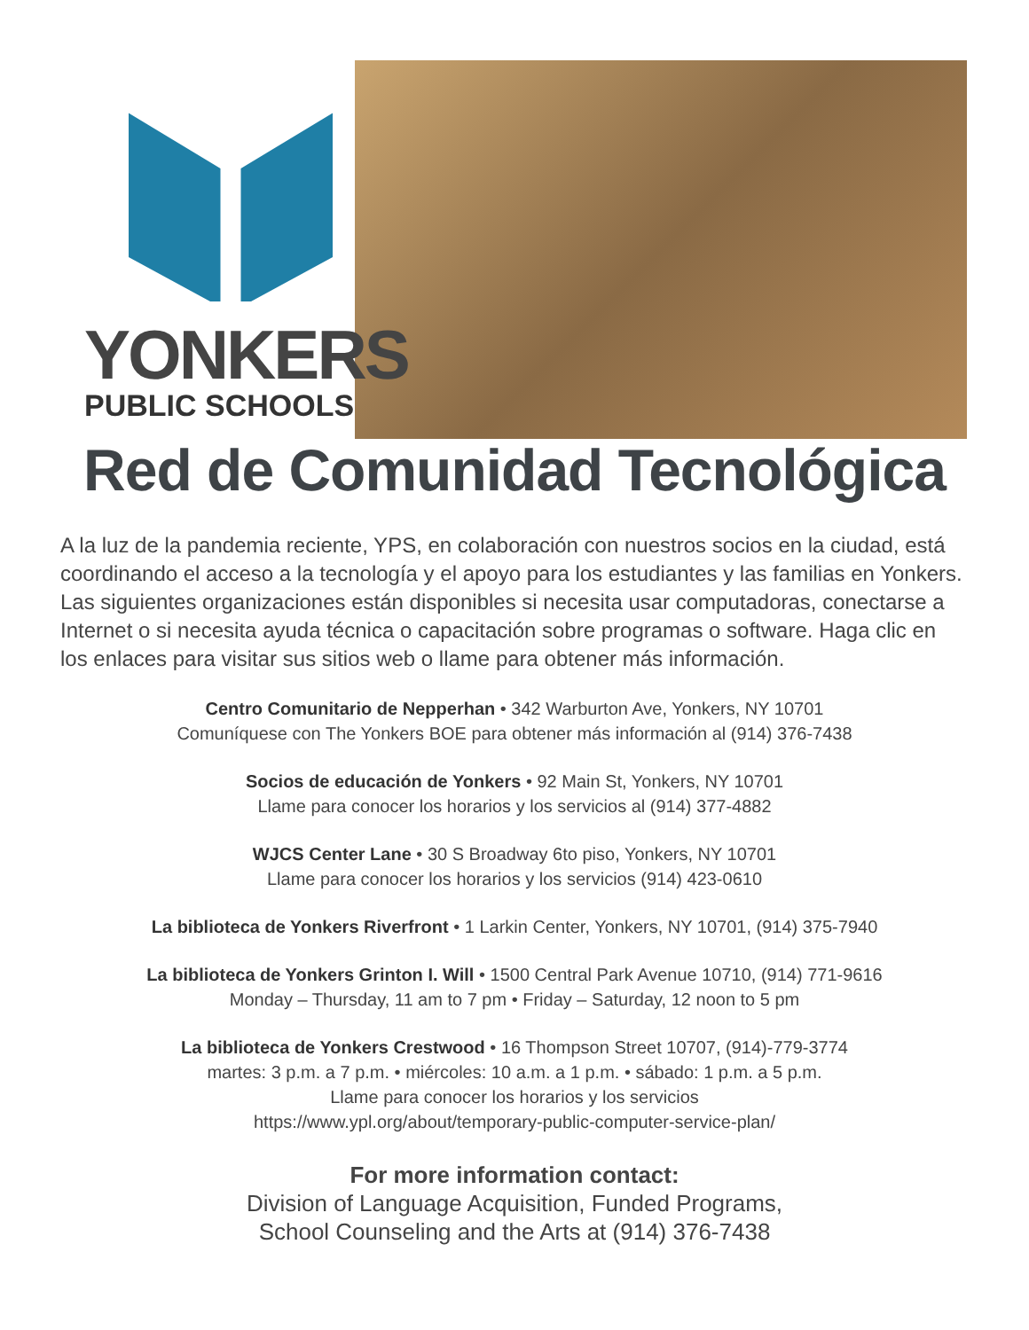YONKERS
PUBLIC SCHOOLS
Red de Comunidad Tecnológica
A la luz de la pandemia reciente, YPS, en colaboración con nuestros socios en la ciudad, está coordinando el acceso a la tecnología y el apoyo para los estudiantes y las familias en Yonkers. Las siguientes organizaciones están disponibles si necesita usar computadoras, conectarse a Internet o si necesita ayuda técnica o capacitación sobre programas o software. Haga clic en los enlaces para visitar sus sitios web o llame para obtener más información.
Centro Comunitario de Nepperhan • 342 Warburton Ave, Yonkers, NY 10701
Comuníquese con The Yonkers BOE para obtener más información al (914) 376-7438
Socios de educación de Yonkers • 92 Main St, Yonkers, NY 10701
Llame para conocer los horarios y los servicios al (914) 377-4882
WJCS Center Lane • 30 S Broadway 6to piso, Yonkers, NY 10701
Llame para conocer los horarios y los servicios (914) 423-0610
La biblioteca de Yonkers Riverfront • 1 Larkin Center, Yonkers, NY 10701, (914) 375-7940
La biblioteca de Yonkers Grinton I. Will • 1500 Central Park Avenue 10710, (914) 771-9616
Monday – Thursday, 11 am to 7 pm • Friday – Saturday, 12 noon to 5 pm
La biblioteca de Yonkers Crestwood • 16 Thompson Street 10707, (914)-779-3774
martes: 3 p.m. a 7 p.m. • miércoles: 10 a.m. a 1 p.m. • sábado: 1 p.m. a 5 p.m.
Llame para conocer los horarios y los servicios
https://www.ypl.org/about/temporary-public-computer-service-plan/
For more information contact:
Division of Language Acquisition, Funded Programs,
School Counseling and the Arts at (914) 376-7438